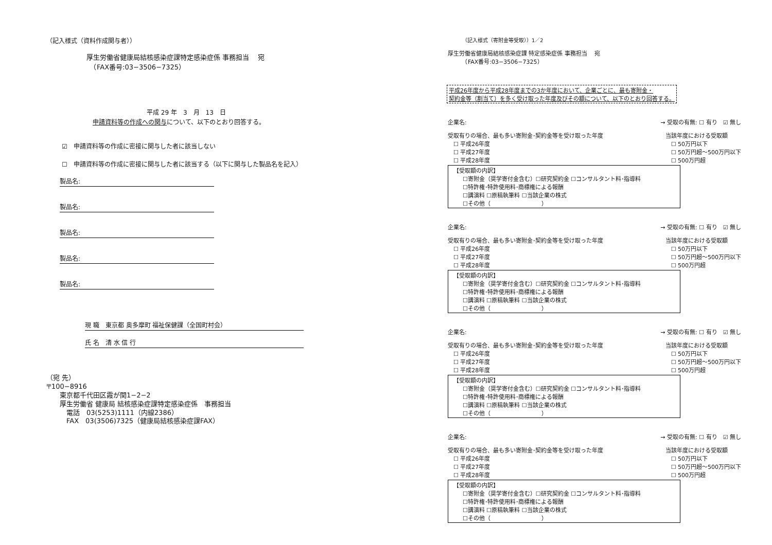（記入様式（資料作成関与者））
厚生労働省健康局結核感染症課特定感染症係 事務担当　 宛
　（FAX番号:03−3506−7325）
平成 29 年　3　月　13　日
申請資料等の作成への関与について、以下のとおり回答する。
☑　申請資料等の作成に密接に関与した者に該当しない
☐　申請資料等の作成に密接に関与した者に該当する（以下に関与した製品名を記入）
製品名:
製品名:
製品名:
製品名:
製品名:
現 職　東京都 奥多摩町 福祉保健課（全国町村会）
氏 名　清 水 信 行
（宛 先）
〒100−8916
　　東京都千代田区霞が関1−2−2
　　厚生労働省 健康局 結核感染症課特定感染症係　事務担当
　　　電話　03(5253)1111（内線2386）
　　　FAX　03(3506)7325（健康局結核感染症課FAX）
（記入様式（寄附金等受取））1／2
厚生労働省健康局結核感染症課 特定感染症係 事務担当　 宛
　　　（FAX番号:03−3506−7325）
平成26年度から平成28年度までの3か年度において、企業ごとに、最も寄附金・
契約金等（割当て）を多く受け取った年度及びその額について、以下のとおり回答する。
企業名: → 受取の有無: ☐ 有り　☑ 無し
受取有りの場合、最も多い寄附金･契約金等を受け取った年度
　☐ 平成26年度
　☐ 平成27年度
　☐ 平成28年度 当該年度における受取額
　☐ 50万円以下
　☐ 50万円超〜500万円以下
　☐ 500万円超
【受取額の内訳】
☐寄附金（奨学寄付金含む）☐研究契約金 ☐コンサルタント料･指導料
☐特許権･特許使用料･商標権による報酬
☐講演料 ☐原稿執筆料 ☐当該企業の株式
☐その他（　　　　　　　　　）
企業名: → 受取の有無: ☐ 有り　☑ 無し
受取有りの場合、最も多い寄附金･契約金等を受け取った年度
　☐ 平成26年度
　☐ 平成27年度
　☐ 平成28年度 当該年度における受取額
　☐ 50万円以下
　☐ 50万円超〜500万円以下
　☐ 500万円超
【受取額の内訳】
☐寄附金（奨学寄付金含む）☐研究契約金 ☐コンサルタント料･指導料
☐特許権･特許使用料･商標権による報酬
☐講演料 ☐原稿執筆料 ☐当該企業の株式
☐その他（　　　　　　　　　）
企業名: → 受取の有無: ☐ 有り　☑ 無し
受取有りの場合、最も多い寄附金･契約金等を受け取った年度
　☐ 平成26年度
　☐ 平成27年度
　☐ 平成28年度 当該年度における受取額
　☐ 50万円以下
　☐ 50万円超〜500万円以下
　☐ 500万円超
【受取額の内訳】
☐寄附金（奨学寄付金含む）☐研究契約金 ☐コンサルタント料･指導料
☐特許権･特許使用料･商標権による報酬
☐講演料 ☐原稿執筆料 ☐当該企業の株式
☐その他（　　　　　　　　　）
企業名: → 受取の有無: ☐ 有り　☑ 無し
受取有りの場合、最も多い寄附金･契約金等を受け取った年度
　☐ 平成26年度
　☐ 平成27年度
　☐ 平成28年度 当該年度における受取額
　☐ 50万円以下
　☐ 50万円超〜500万円以下
　☐ 500万円超
【受取額の内訳】
☐寄附金（奨学寄付金含む）☐研究契約金 ☐コンサルタント料･指導料
☐特許権･特許使用料･商標権による報酬
☐講演料 ☐原稿執筆料 ☐当該企業の株式
☐その他（　　　　　　　　　）